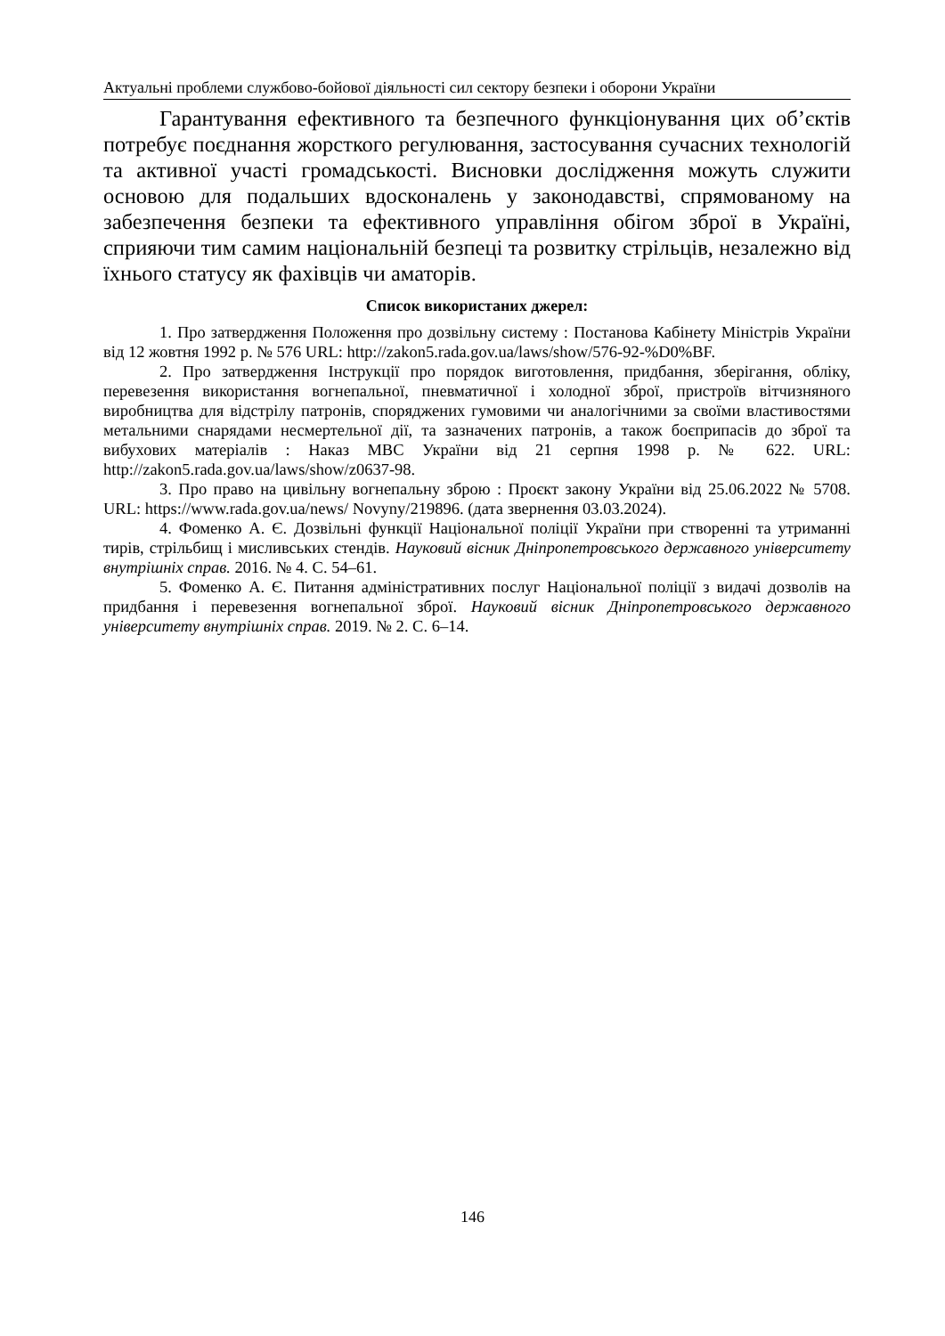Актуальні проблеми службово-бойової діяльності сил сектору безпеки і оборони України
Гарантування ефективного та безпечного функціонування цих об’єктів потребує поєднання жорсткого регулювання, застосування сучасних технологій та активної участі громадськості. Висновки дослідження можуть служити основою для подальших вдосконалень у законодавстві, спрямованому на забезпечення безпеки та ефективного управління обігом зброї в Україні, сприяючи тим самим національній безпеці та розвитку стрільців, незалежно від їхнього статусу як фахівців чи аматорів.
Список використаних джерел:
1. Про затвердження Положення про дозвільну систему : Постанова Кабінету Міністрів України від 12 жовтня 1992 р. № 576 URL: http://zakon5.rada.gov.ua/laws/show/576-92-%D0%BF.
2. Про затвердження Інструкції про порядок виготовлення, придбання, зберігання, обліку, перевезення використання вогнепальної, пневматичної і холодної зброї, пристроїв вітчизняного виробництва для відстрілу патронів, споряджених гумовими чи аналогічними за своїми властивостями метальними снарядами несмертельної дії, та зазначених патронів, а також боєприпасів до зброї та вибухових матеріалів : Наказ МВС України від 21 серпня 1998 р. № 622. URL: http://zakon5.rada.gov.ua/laws/show/z0637-98.
3. Про право на цивільну вогнепальну зброю : Проєкт закону України від 25.06.2022 № 5708. URL: https://www.rada.gov.ua/news/ Novyny/219896. (дата звернення 03.03.2024).
4. Фоменко А. Є. Дозвільні функції Національної поліції України при створенні та утриманні тирів, стрільбищ і мисливських стендів. Науковий вісник Дніпропетровського державного університету внутрішніх справ. 2016. № 4. С. 54–61.
5. Фоменко А. Є. Питання адміністративних послуг Національної поліції з видачі дозволів на придбання і перевезення вогнепальної зброї. Науковий вісник Дніпропетровського державного університету внутрішніх справ. 2019. № 2. С. 6–14.
146